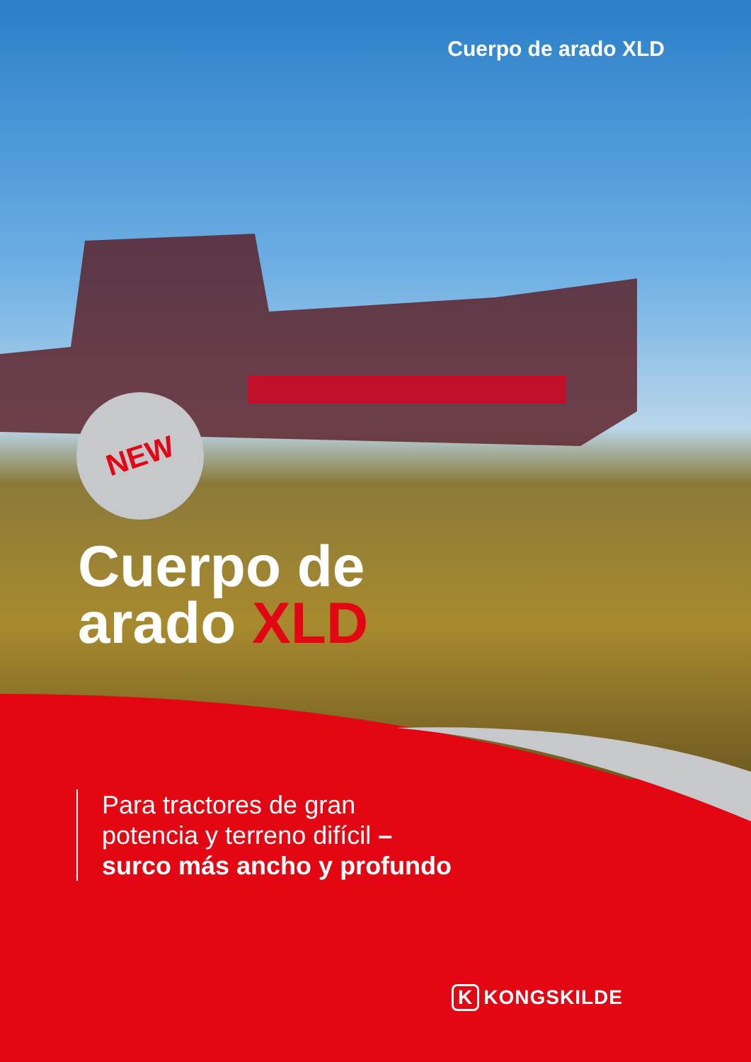Cuerpo de arado XLD
NEW
Cuerpo de
arado XLD
Para tractores de gran potencia y terreno difícil – surco más ancho y profundo
K KONGSKILDE